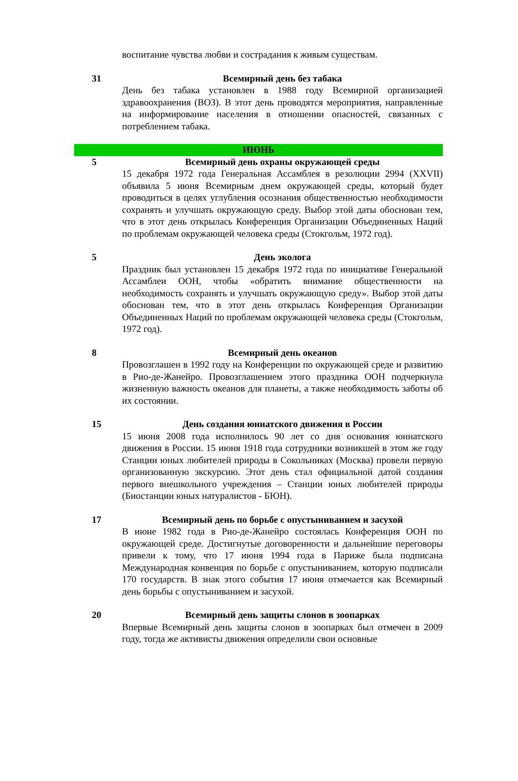| | воспитание чувства любви и сострадания к живым существам. |
| 31 | Всемирный день без табака День без табака установлен в 1988 году Всемирной организацией здравоохранения (ВОЗ). В этот день проводятся мероприятия, направленные на информирование населения в отношении опасностей, связанных с потреблением табака. |
| ИЮНЬ | |
| 5 | Всемирный день охраны окружающей среды 15 декабря 1972 года Генеральная Ассамблея в резолюции 2994 (XXVII) объявила 5 июня Всемирным днем окружающей среды, который будет проводиться в целях углубления осознания общественностью необходимости сохранять и улучшать окружающую среду. Выбор этой даты обоснован тем, что в этот день открылась Конференция Организации Объединенных Наций по проблемам окружающей человека среды (Стокгольм, 1972 год). |
| 5 | День эколога Праздник был установлен 15 декабря 1972 года по инициативе Генеральной Ассамблеи ООН, чтобы «обратить внимание общественности на необходимость сохранять и улучшать окружающую среду». Выбор этой даты обоснован тем, что в этот день открылась Конференция Организации Объединенных Наций по проблемам окружающей человека среды (Стокгольм, 1972 год). |
| 8 | Всемирный день океанов Провозглашен в 1992 году на Конференции по окружающей среде и развитию в Рио-де-Жанейро. Провозглашением этого праздника ООН подчеркнула жизненную важность океанов для планеты, а также необходимость заботы об их состоянии. |
| 15 | День создания юннатского движения в России 15 июня 2008 года исполнилось 90 лет со дня основания юннатского движения в России. 15 июня 1918 года сотрудники возникшей в этом же году Станции юных любителей природы в Сокольниках (Москва) провели первую организованную экскурсию. Этот день стал официальной датой создания первого внешкольного учреждения – Станции юных любителей природы (Биостанции юных натуралистов - БЮН). |
| 17 | Всемирный день по борьбе с опустыниванием и засухой В июне 1982 года в Рио-де-Жанейро состоялась Конференция ООН по окружающей среде. Достигнутые договоренности и дальнейшие переговоры привели к тому, что 17 июня 1994 года в Париже была подписана Международная конвенция по борьбе с опустыниванием, которую подписали 170 государств. В знак этого события 17 июня отмечается как Всемирный день борьбы с опустыниванием и засухой. |
| 20 | Всемирный день защиты слонов в зоопарках Впервые Всемирный день защиты слонов в зоопарках был отмечен в 2009 году, тогда же активисты движения определили свои основные |